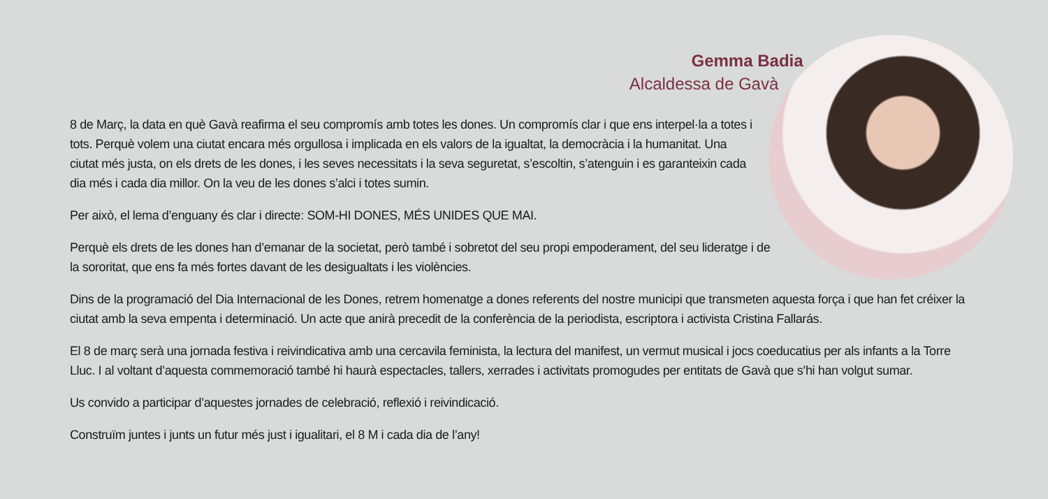Gemma Badia
Alcaldessa de Gavà
8 de Març, la data en què Gavà reafirma el seu compromís amb totes les dones. Un compromís clar i que ens interpel·la a totes i tots. Perquè volem una ciutat encara més orgullosa i implicada en els valors de la igualtat, la democràcia i la humanitat. Una ciutat més justa, on els drets de les dones, i les seves necessitats i la seva seguretat, s’escoltin, s’atenguin i es garanteixin cada dia més i cada dia millor. On la veu de les dones s’alci i totes sumin.
Per això, el lema d’enguany és clar i directe: SOM-HI DONES, MÉS UNIDES QUE MAI.
Perquè els drets de les dones han d’emanar de la societat, però també i sobretot del seu propi empoderament, del seu lideratge i de la sororitat, que ens fa més fortes davant de les desigualtats i les violències.
Dins de la programació del Dia Internacional de les Dones, retrem homenatge a dones referents del nostre municipi que transmeten aquesta força i que han fet créixer la ciutat amb la seva empenta i determinació. Un acte que anirà precedit de la conferència de la periodista, escriptora i activista Cristina Fallarás.
El 8 de març serà una jornada festiva i reivindicativa amb una cercavila feminista, la lectura del manifest, un vermut musical i jocs coeducatius per als infants a la Torre Lluc. I al voltant d’aquesta commemoració també hi haurà espectacles, tallers, xerrades i activitats promogudes per entitats de Gavà que s’hi han volgut sumar.
Us convido a participar d’aquestes jornades de celebració, reflexió i reivindicació.
Construïm juntes i junts un futur més just i igualitari, el 8 M i cada dia de l’any!